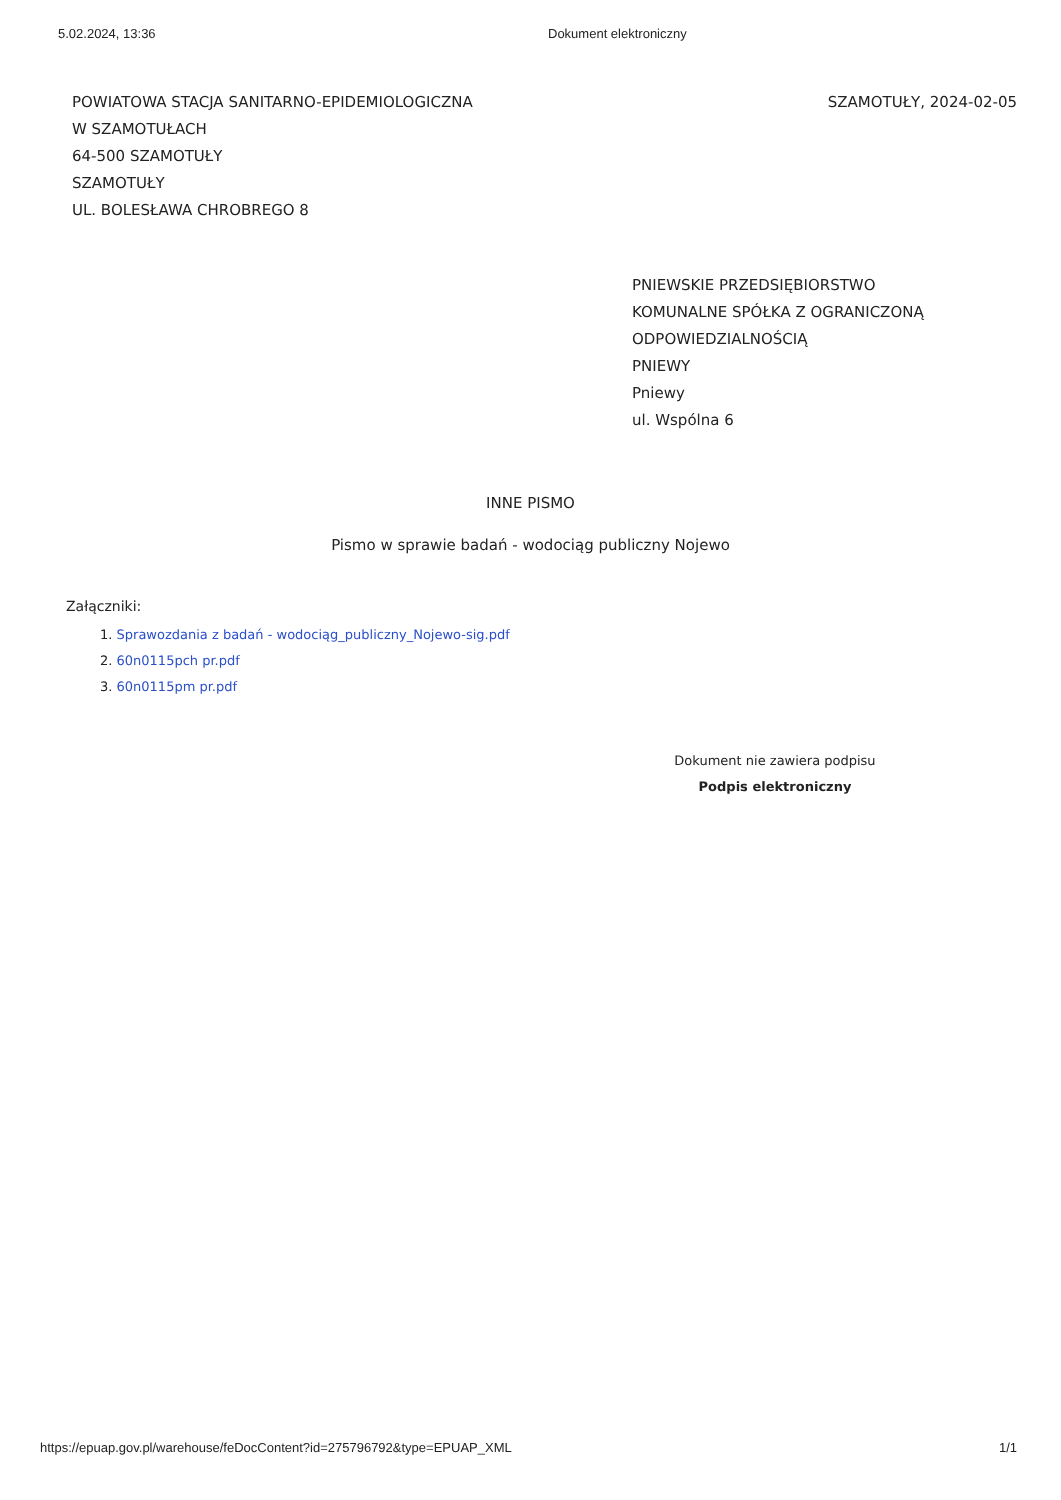5.02.2024, 13:36 Dokument elektroniczny
POWIATOWA STACJA SANITARNO-EPIDEMIOLOGICZNA
W SZAMOTUŁACH
64-500 SZAMOTUŁY
SZAMOTUŁY
UL. BOLESŁAWA CHROBREGO 8
SZAMOTUŁY, 2024-02-05
PNIEWSKIE PRZEDSIĘBIORSTWO
KOMUNALNE SPÓŁKA Z OGRANICZONĄ
ODPOWIEDZIALNOŚCIĄ
PNIEWY
Pniewy
ul. Wspólna 6
INNE PISMO
Pismo w sprawie badań - wodociąg publiczny Nojewo
Załączniki:
1. Sprawozdania z badań - wodociąg_publiczny_Nojewo-sig.pdf
2. 60n0115pch pr.pdf
3. 60n0115pm pr.pdf
Dokument nie zawiera podpisu
Podpis elektroniczny
https://epuap.gov.pl/warehouse/feDocContent?id=275796792&type=EPUAP_XML
1/1